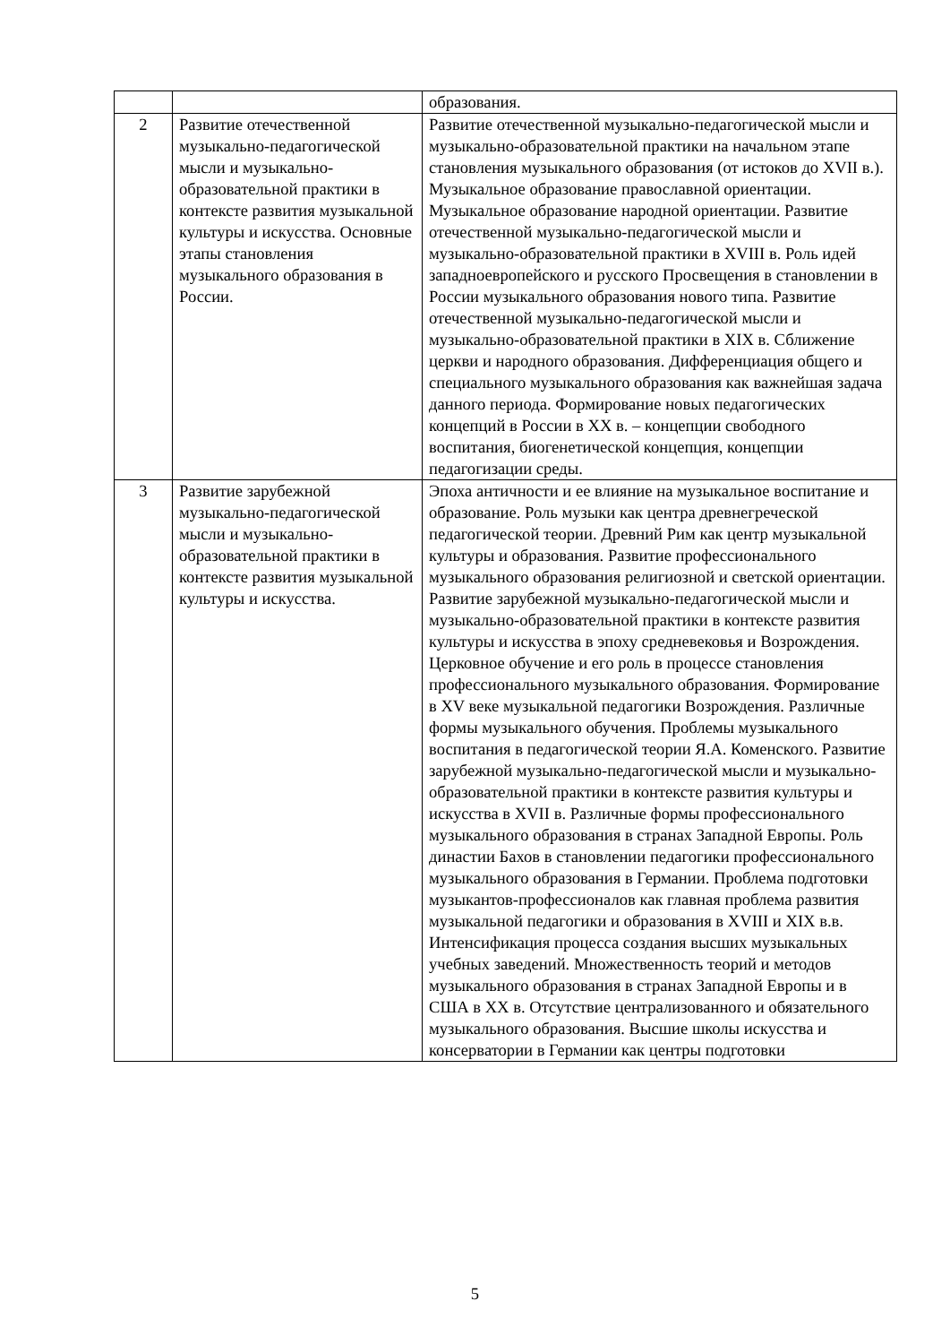| | | образования. |
| 2 | Развитие отечественной музыкально-педагогической мысли и музыкально-образовательной практики в контексте развития музыкальной культуры и искусства. Основные этапы становления музыкального образования в России. | Развитие отечественной музыкально-педагогической мысли и музыкально-образовательной практики на начальном этапе становления музыкального образования (от истоков до XVII в.). Музыкальное образование православной ориентации. Музыкальное образование народной ориентации. Развитие отечественной музыкально-педагогической мысли и музыкально-образовательной практики в XVIII в. Роль идей западноевропейского и русского Просвещения в становлении в России музыкального образования нового типа. Развитие отечественной музыкально-педагогической мысли и музыкально-образовательной практики в XIX в. Сближение церкви и народного образования. Дифференциация общего и специального музыкального образования как важнейшая задача данного периода. Формирование новых педагогических концепций в России в XX в. – концепции свободного воспитания, биогенетической концепция, концепции педагогизации среды. |
| 3 | Развитие зарубежной музыкально-педагогической мысли и музыкально-образовательной практики в контексте развития музыкальной культуры и искусства. | Эпоха античности и ее влияние на музыкальное воспитание и образование. Роль музыки как центра древнегреческой педагогической теории. Древний Рим как центр музыкальной культуры и образования. Развитие профессионального музыкального образования религиозной и светской ориентации. Развитие зарубежной музыкально-педагогической мысли и музыкально-образовательной практики в контексте развития культуры и искусства в эпоху средневековья и Возрождения. Церковное обучение и его роль в процессе становления профессионального музыкального образования. Формирование в XV веке музыкальной педагогики Возрождения. Различные формы музыкального обучения. Проблемы музыкального воспитания в педагогической теории Я.А. Коменского. Развитие зарубежной музыкально-педагогической мысли и музыкально-образовательной практики в контексте развития культуры и искусства в XVII в. Различные формы профессионального музыкального образования в странах Западной Европы. Роль династии Бахов в становлении педагогики профессионального музыкального образования в Германии. Проблема подготовки музыкантов-профессионалов как главная проблема развития музыкальной педагогики и образования в XVIII и XIX в.в. Интенсификация процесса создания высших музыкальных учебных заведений. Множественность теорий и методов музыкального образования в странах Западной Европы и в США в XX в. Отсутствие централизованного и обязательного музыкального образования. Высшие школы искусства и консерватории в Германии как центры подготовки |
5